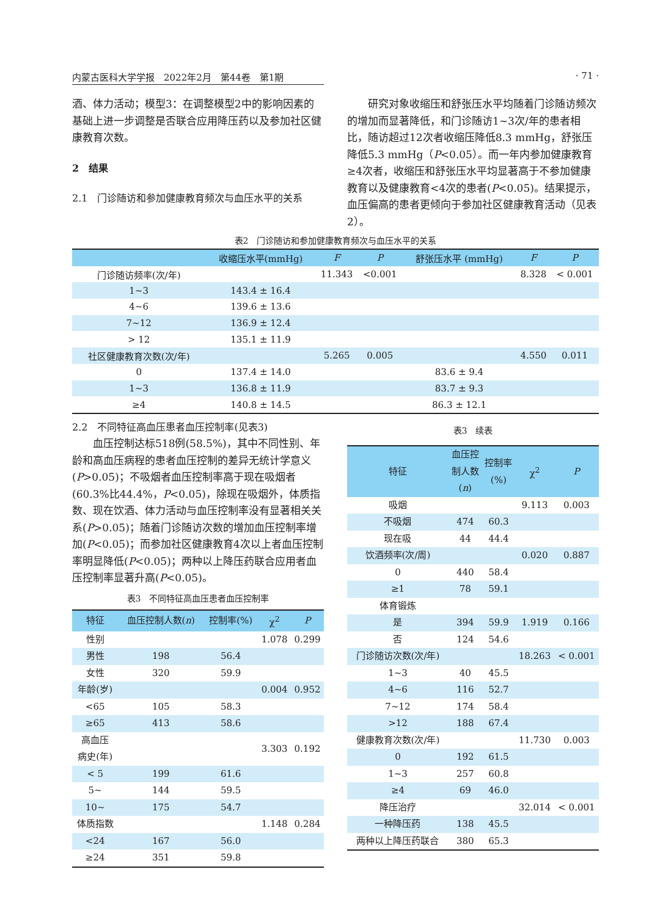内蒙古医科大学学报　2022年2月　第44卷　第1期 · 71 ·
酒、体力活动；模型3：在调整模型2中的影响因素的基础上进一步调整是否联合应用降压药以及参加社区健康教育次数。
2　结果
2.1　门诊随访和参加健康教育频次与血压水平的关系
研究对象收缩压和舒张压水平均随着门诊随访频次的增加而显著降低，和门诊随访1~3次/年的患者相比，随访超过12次者收缩压降低8.3 mmHg，舒张压降低5.3 mmHg（P<0.05）。而一年内参加健康教育≥4次者，收缩压和舒张压水平均显著高于不参加健康教育以及健康教育<4次的患者(P<0.05)。结果提示，血压偏高的患者更倾向于参加社区健康教育活动（见表2）。
表2　门诊随访和参加健康教育频次与血压水平的关系
| | 收缩压水平(mmHg) | F | P | 舒张压水平 (mmHg) | F | P |
| --- | --- | --- | --- | --- | --- | --- |
| 门诊随访频率(次/年) | | 11.343 | <0.001 | | 8.328 | < 0.001 |
| 1~3 | 143.4 ± 16.4 | | | | | |
| 4~6 | 139.6 ± 13.6 | | | | | |
| 7~12 | 136.9 ± 12.4 | | | | | |
| > 12 | 135.1 ± 11.9 | | | | | |
| 社区健康教育次数(次/年) | | 5.265 | 0.005 | | 4.550 | 0.011 |
| 0 | 137.4 ± 14.0 | | | 83.6 ± 9.4 | | |
| 1~3 | 136.8 ± 11.9 | | | 83.7 ± 9.3 | | |
| ≥4 | 140.8 ± 14.5 | | | 86.3 ± 12.1 | | |
2.2　不同特征高血压患者血压控制率(见表3)
血压控制达标518例(58.5%)，其中不同性别、年龄和高血压病程的患者血压控制的差异无统计学意义(P>0.05)；不吸烟者血压控制率高于现在吸烟者(60.3%比44.4%，P<0.05)，除现在吸烟外，体质指数、现在饮酒、体力活动与血压控制率没有显著相关关系(P>0.05)；随着门诊随访次数的增加血压控制率增加(P<0.05)；而参加社区健康教育4次以上者血压控制率明显降低(P<0.05)；两种以上降压药联合应用者血压控制率显著升高(P<0.05)。
表3　不同特征高血压患者血压控制率
| 特征 | 血压控制人数( n ) | 控制率(%) | χ<sup>2</sup> | P |
| --- | --- | --- | --- | --- |
| 性别 | | | 1.078 | 0.299 |
| 男性 | 198 | 56.4 | | |
| 女性 | 320 | 59.9 | | |
| 年龄(岁) | | | 0.004 | 0.952 |
| <65 | 105 | 58.3 | | |
| ≥65 | 413 | 58.6 | | |
| 高血压 病史(年) | | | 3.303 | 0.192 |
| < 5 | 199 | 61.6 | | |
| 5~ | 144 | 59.5 | | |
| 10~ | 175 | 54.7 | | |
| 体质指数 | | | 1.148 | 0.284 |
| <24 | 167 | 56.0 | | |
| ≥24 | 351 | 59.8 | | |
表3　续表
| 特征 | 血压控 制人数 ( n ) | 控制率 (%) | χ<sup>2</sup> | P |
| --- | --- | --- | --- | --- |
| 吸烟 | | | 9.113 | 0.003 |
| 不吸烟 | 474 | 60.3 | | |
| 现在吸 | 44 | 44.4 | | |
| 饮酒频率(次/周) | | | 0.020 | 0.887 |
| 0 | 440 | 58.4 | | |
| ≥1 | 78 | 59.1 | | |
| 体育锻炼 | | | | |
| 是 | 394 | 59.9 | 1.919 | 0.166 |
| 否 | 124 | 54.6 | | |
| 门诊随访次数(次/年) | | | 18.263 | < 0.001 |
| 1~3 | 40 | 45.5 | | |
| 4~6 | 116 | 52.7 | | |
| 7~12 | 174 | 58.4 | | |
| >12 | 188 | 67.4 | | |
| 健康教育次数(次/年) | | | 11.730 | 0.003 |
| 0 | 192 | 61.5 | | |
| 1~3 | 257 | 60.8 | | |
| ≥4 | 69 | 46.0 | | |
| 降压治疗 | | | 32.014 | < 0.001 |
| 一种降压药 | 138 | 45.5 | | |
| 两种以上降压药联合 | 380 | 65.3 | | |